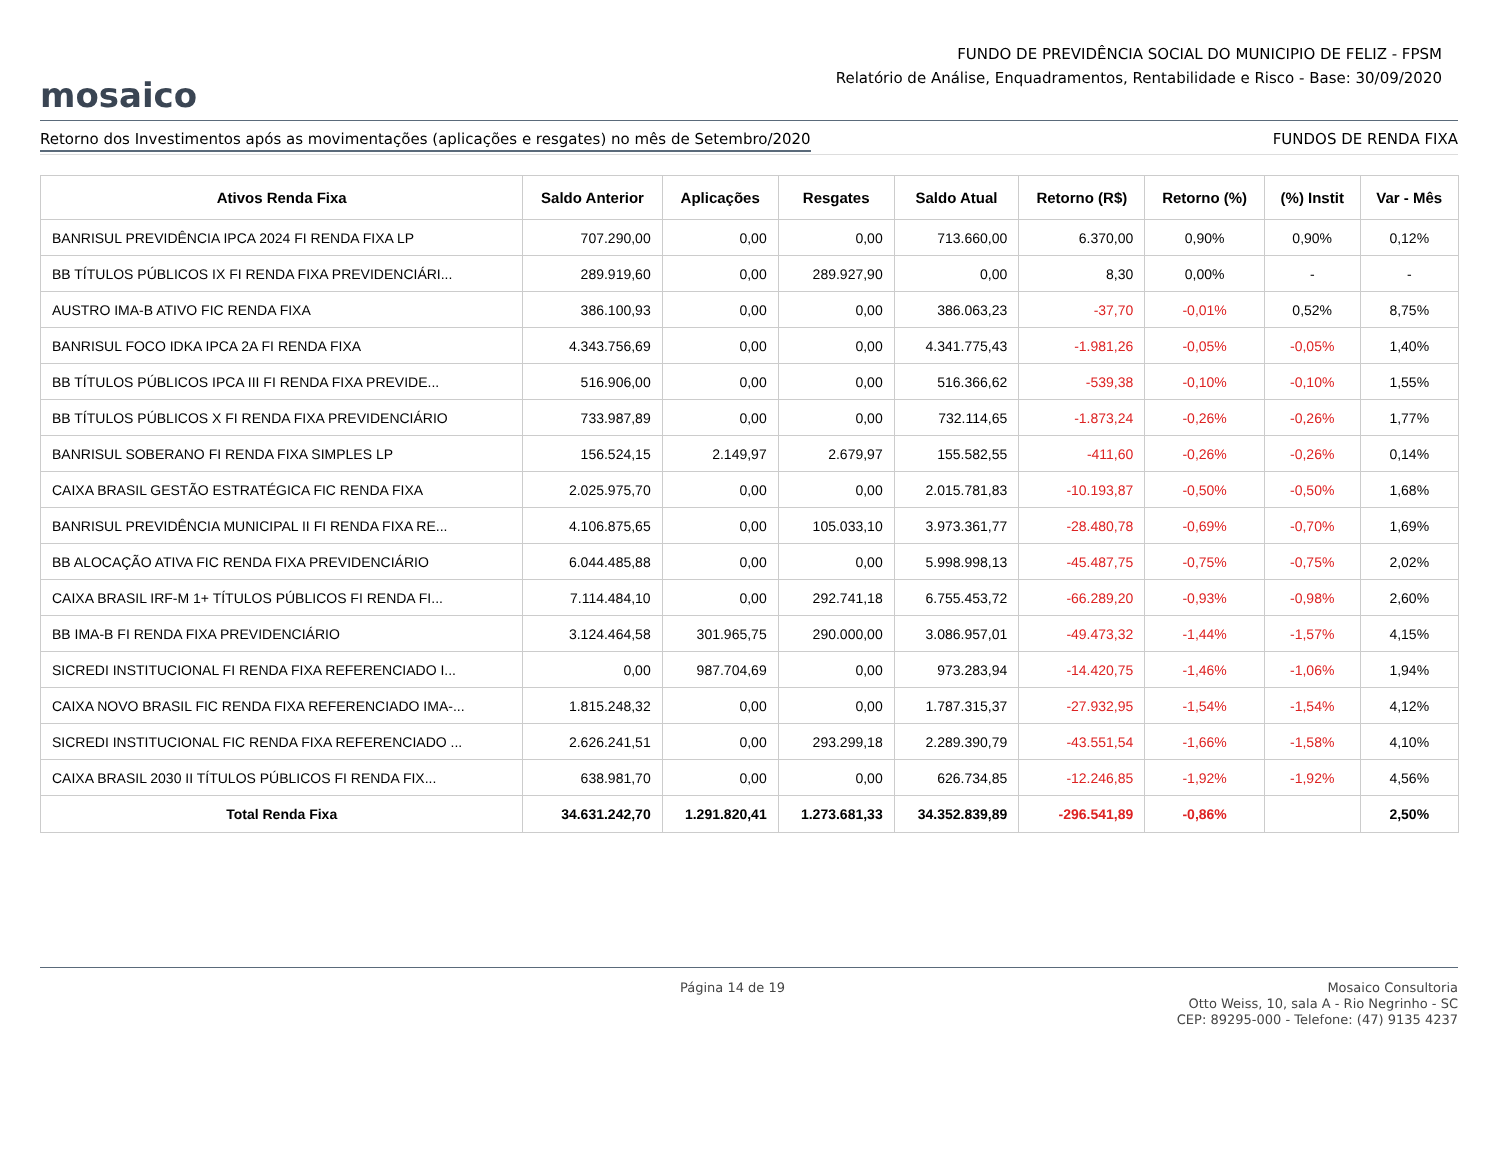mosaico
FUNDO DE PREVIDÊNCIA SOCIAL DO MUNICIPIO DE FELIZ - FPSM
Relatório de Análise, Enquadramentos, Rentabilidade e Risco - Base: 30/09/2020
Retorno dos Investimentos após as movimentações (aplicações e resgates) no mês de Setembro/2020 FUNDOS DE RENDA FIXA
| Ativos Renda Fixa | Saldo Anterior | Aplicações | Resgates | Saldo Atual | Retorno (R$) | Retorno (%) | (%) Instit | Var - Mês |
| --- | --- | --- | --- | --- | --- | --- | --- | --- |
| BANRISUL PREVIDÊNCIA IPCA 2024 FI RENDA FIXA LP | 707.290,00 | 0,00 | 0,00 | 713.660,00 | 6.370,00 | 0,90% | 0,90% | 0,12% |
| BB TÍTULOS PÚBLICOS IX FI RENDA FIXA PREVIDENCIÁRI... | 289.919,60 | 0,00 | 289.927,90 | 0,00 | 8,30 | 0,00% | - | - |
| AUSTRO IMA-B ATIVO FIC RENDA FIXA | 386.100,93 | 0,00 | 0,00 | 386.063,23 | -37,70 | -0,01% | 0,52% | 8,75% |
| BANRISUL FOCO IDKA IPCA 2A FI RENDA FIXA | 4.343.756,69 | 0,00 | 0,00 | 4.341.775,43 | -1.981,26 | -0,05% | -0,05% | 1,40% |
| BB TÍTULOS PÚBLICOS IPCA III FI RENDA FIXA PREVIDE... | 516.906,00 | 0,00 | 0,00 | 516.366,62 | -539,38 | -0,10% | -0,10% | 1,55% |
| BB TÍTULOS PÚBLICOS X FI RENDA FIXA PREVIDENCIÁRIO | 733.987,89 | 0,00 | 0,00 | 732.114,65 | -1.873,24 | -0,26% | -0,26% | 1,77% |
| BANRISUL SOBERANO FI RENDA FIXA SIMPLES LP | 156.524,15 | 2.149,97 | 2.679,97 | 155.582,55 | -411,60 | -0,26% | -0,26% | 0,14% |
| CAIXA BRASIL GESTÃO ESTRATÉGICA FIC RENDA FIXA | 2.025.975,70 | 0,00 | 0,00 | 2.015.781,83 | -10.193,87 | -0,50% | -0,50% | 1,68% |
| BANRISUL PREVIDÊNCIA MUNICIPAL II FI RENDA FIXA RE... | 4.106.875,65 | 0,00 | 105.033,10 | 3.973.361,77 | -28.480,78 | -0,69% | -0,70% | 1,69% |
| BB ALOCAÇÃO ATIVA FIC RENDA FIXA PREVIDENCIÁRIO | 6.044.485,88 | 0,00 | 0,00 | 5.998.998,13 | -45.487,75 | -0,75% | -0,75% | 2,02% |
| CAIXA BRASIL IRF-M 1+ TÍTULOS PÚBLICOS FI RENDA FI... | 7.114.484,10 | 0,00 | 292.741,18 | 6.755.453,72 | -66.289,20 | -0,93% | -0,98% | 2,60% |
| BB IMA-B FI RENDA FIXA PREVIDENCIÁRIO | 3.124.464,58 | 301.965,75 | 290.000,00 | 3.086.957,01 | -49.473,32 | -1,44% | -1,57% | 4,15% |
| SICREDI INSTITUCIONAL FI RENDA FIXA REFERENCIADO I... | 0,00 | 987.704,69 | 0,00 | 973.283,94 | -14.420,75 | -1,46% | -1,06% | 1,94% |
| CAIXA NOVO BRASIL FIC RENDA FIXA REFERENCIADO IMA-... | 1.815.248,32 | 0,00 | 0,00 | 1.787.315,37 | -27.932,95 | -1,54% | -1,54% | 4,12% |
| SICREDI INSTITUCIONAL FIC RENDA FIXA REFERENCIADO ... | 2.626.241,51 | 0,00 | 293.299,18 | 2.289.390,79 | -43.551,54 | -1,66% | -1,58% | 4,10% |
| CAIXA BRASIL 2030 II TÍTULOS PÚBLICOS FI RENDA FIX... | 638.981,70 | 0,00 | 0,00 | 626.734,85 | -12.246,85 | -1,92% | -1,92% | 4,56% |
| Total Renda Fixa | 34.631.242,70 | 1.291.820,41 | 1.273.681,33 | 34.352.839,89 | -296.541,89 | -0,86% | | 2,50% |
Página 14 de 19
Mosaico Consultoria
Otto Weiss, 10, sala A - Rio Negrinho - SC
CEP: 89295-000 - Telefone: (47) 9135 4237